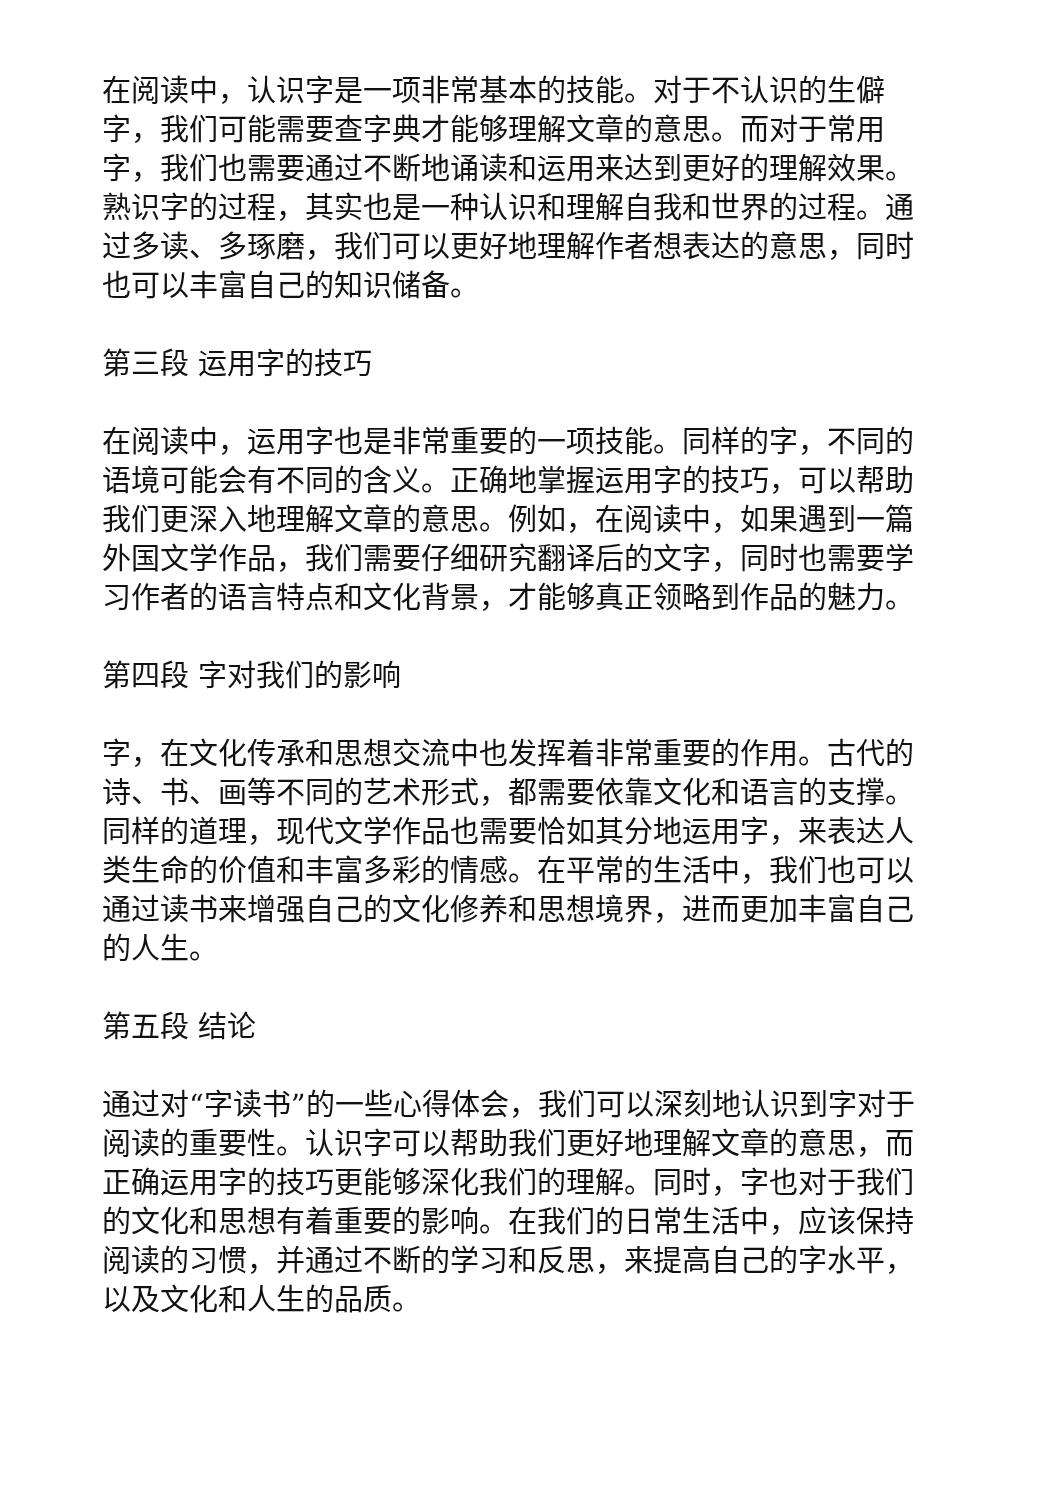在阅读中，认识字是一项非常基本的技能。对于不认识的生僻字，我们可能需要查字典才能够理解文章的意思。而对于常用字，我们也需要通过不断地诵读和运用来达到更好的理解效果。熟识字的过程，其实也是一种认识和理解自我和世界的过程。通过多读、多琢磨，我们可以更好地理解作者想表达的意思，同时也可以丰富自己的知识储备。
第三段 运用字的技巧
在阅读中，运用字也是非常重要的一项技能。同样的字，不同的语境可能会有不同的含义。正确地掌握运用字的技巧，可以帮助我们更深入地理解文章的意思。例如，在阅读中，如果遇到一篇外国文学作品，我们需要仔细研究翻译后的文字，同时也需要学习作者的语言特点和文化背景，才能够真正领略到作品的魅力。
第四段 字对我们的影响
字，在文化传承和思想交流中也发挥着非常重要的作用。古代的诗、书、画等不同的艺术形式，都需要依靠文化和语言的支撑。同样的道理，现代文学作品也需要恰如其分地运用字，来表达人类生命的价值和丰富多彩的情感。在平常的生活中，我们也可以通过读书来增强自己的文化修养和思想境界，进而更加丰富自己的人生。
第五段 结论
通过对“字读书”的一些心得体会，我们可以深刻地认识到字对于阅读的重要性。认识字可以帮助我们更好地理解文章的意思，而正确运用字的技巧更能够深化我们的理解。同时，字也对于我们的文化和思想有着重要的影响。在我们的日常生活中，应该保持阅读的习惯，并通过不断的学习和反思，来提高自己的字水平，以及文化和人生的品质。